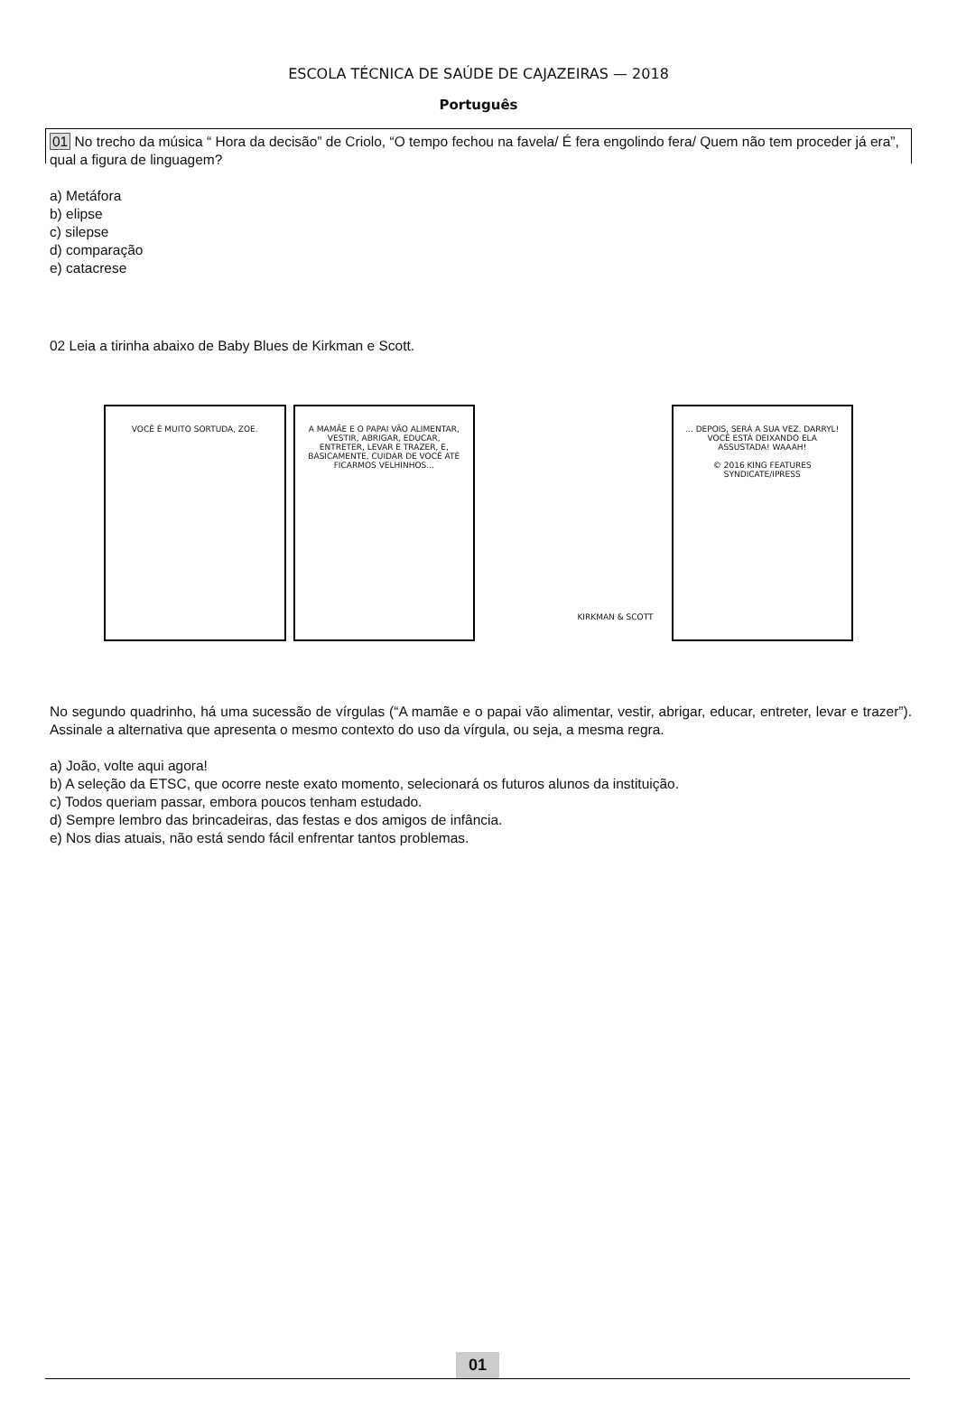ESCOLA TÉCNICA DE SAÚDE DE CAJAZEIRAS — 2018
Português
01 No trecho da música “ Hora da decisão” de Criolo, “O tempo fechou na favela/ É fera engolindo fera/ Quem não tem proceder já era”, qual a figura de linguagem?
a) Metáfora
b) elipse
c) silepse
d) comparação
e) catacrese
02 Leia a tirinha abaixo de Baby Blues de Kirkman e Scott.
VOCÊ É MUITO SORTUDA, ZOE. A MAMÃE E O PAPAI VÃO ALIMENTAR, VESTIR, ABRIGAR, EDUCAR, ENTRETER, LEVAR E TRAZER, E, BASICAMENTE, CUIDAR DE VOCÊ ATÉ FICARMOS VELHINHOS...
KIRKMAN & SCOTT ... DEPOIS, SERÁ A SUA VEZ. DARRYL! VOCÊ ESTÁ DEIXANDO ELA ASSUSTADA! WAAAH!
© 2016 KING FEATURES SYNDICATE/IPRESS
No segundo quadrinho, há uma sucessão de vírgulas (“A mamãe e o papai vão alimentar, vestir, abrigar, educar, entreter, levar e trazer”). Assinale a alternativa que apresenta o mesmo contexto do uso da vírgula, ou seja, a mesma regra.
a) João, volte aqui agora!
b) A seleção da ETSC, que ocorre neste exato momento, selecionará os futuros alunos da instituição.
c) Todos queriam passar, embora poucos tenham estudado.
d) Sempre lembro das brincadeiras, das festas e dos amigos de infância.
e) Nos dias atuais, não está sendo fácil enfrentar tantos problemas.
01